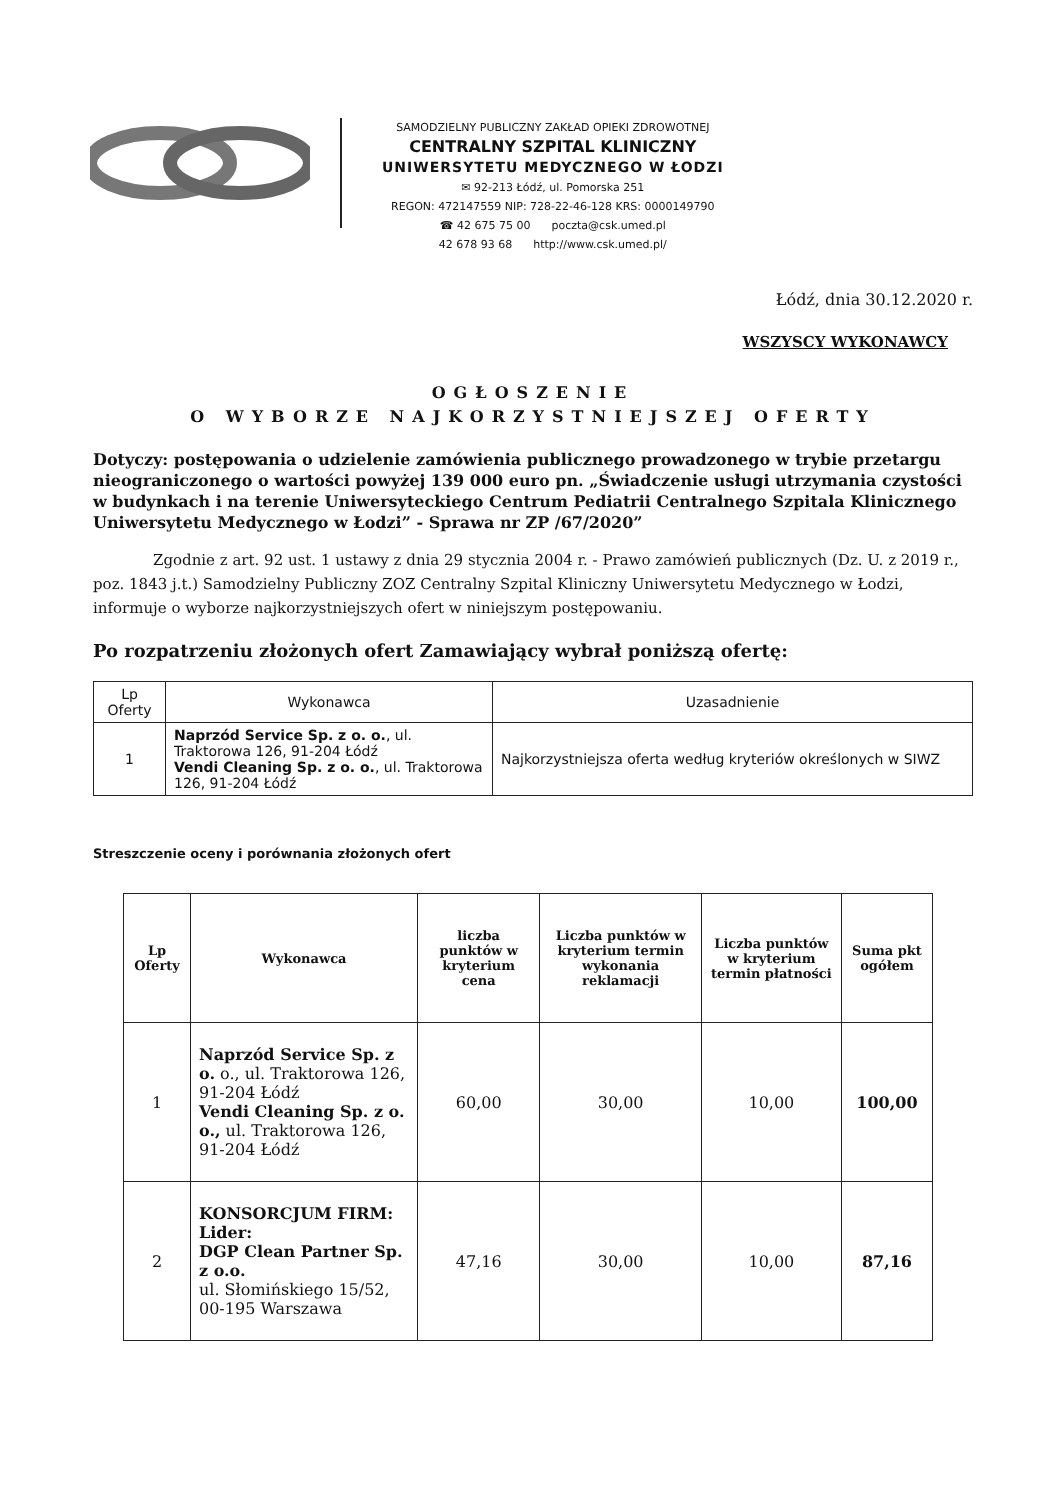SAMODZIELNY PUBLICZNY ZAKŁAD OPIEKI ZDROWOTNEJ
CENTRALNY SZPITAL KLINICZNY
UNIWERSYTETU MEDYCZNEGO W ŁODZI
✉ 92-213 Łódź, ul. Pomorska 251
REGON: 472147559 NIP: 728-22-46-128 KRS: 0000149790
☎ 42 675 75 00 poczta@csk.umed.pl
42 678 93 68 http://www.csk.umed.pl/
Łódź, dnia 30.12.2020 r.
WSZYSCY WYKONAWCY
OGŁOSZENIE
O WYBORZE NAJKORZYSTNIEJSZEJ OFERTY
Dotyczy: postępowania o udzielenie zamówienia publicznego prowadzonego w trybie przetargu nieograniczonego o wartości powyżej 139 000 euro pn. „Świadczenie usługi utrzymania czystości w budynkach i na terenie Uniwersyteckiego Centrum Pediatrii Centralnego Szpitala Klinicznego Uniwersytetu Medycznego w Łodzi” - Sprawa nr ZP /67/2020”
Zgodnie z art. 92 ust. 1 ustawy z dnia 29 stycznia 2004 r. - Prawo zamówień publicznych (Dz. U. z 2019 r., poz. 1843 j.t.) Samodzielny Publiczny ZOZ Centralny Szpital Kliniczny Uniwersytetu Medycznego w Łodzi, informuje o wyborze najkorzystniejszych ofert w niniejszym postępowaniu.
Po rozpatrzeniu złożonych ofert Zamawiający wybrał poniższą ofertę:
| Lp Oferty | Wykonawca | Uzasadnienie |
| --- | --- | --- |
| 1 | Naprzód Service Sp. z o. o. , ul. Traktorowa 126, 91-204 Łódź Vendi Cleaning Sp. z o. o. , ul. Traktorowa 126, 91-204 Łódź | Najkorzystniejsza oferta według kryteriów określonych w SIWZ |
Streszczenie oceny i porównania złożonych ofert
| Lp Oferty | Wykonawca | liczba punktów w kryterium cena | Liczba punktów w kryterium termin wykonania reklamacji | Liczba punktów w kryterium termin płatności | Suma pkt ogółem |
| --- | --- | --- | --- | --- | --- |
| 1 | Naprzód Service Sp. z o. o., ul. Traktorowa 126, 91-204 Łódź Vendi Cleaning Sp. z o. o., ul. Traktorowa 126, 91-204 Łódź | 60,00 | 30,00 | 10,00 | 100,00 |
| 2 | KONSORCJUM FIRM: Lider: DGP Clean Partner Sp. z o.o. ul. Słomińskiego 15/52, 00-195 Warszawa | 47,16 | 30,00 | 10,00 | 87,16 |